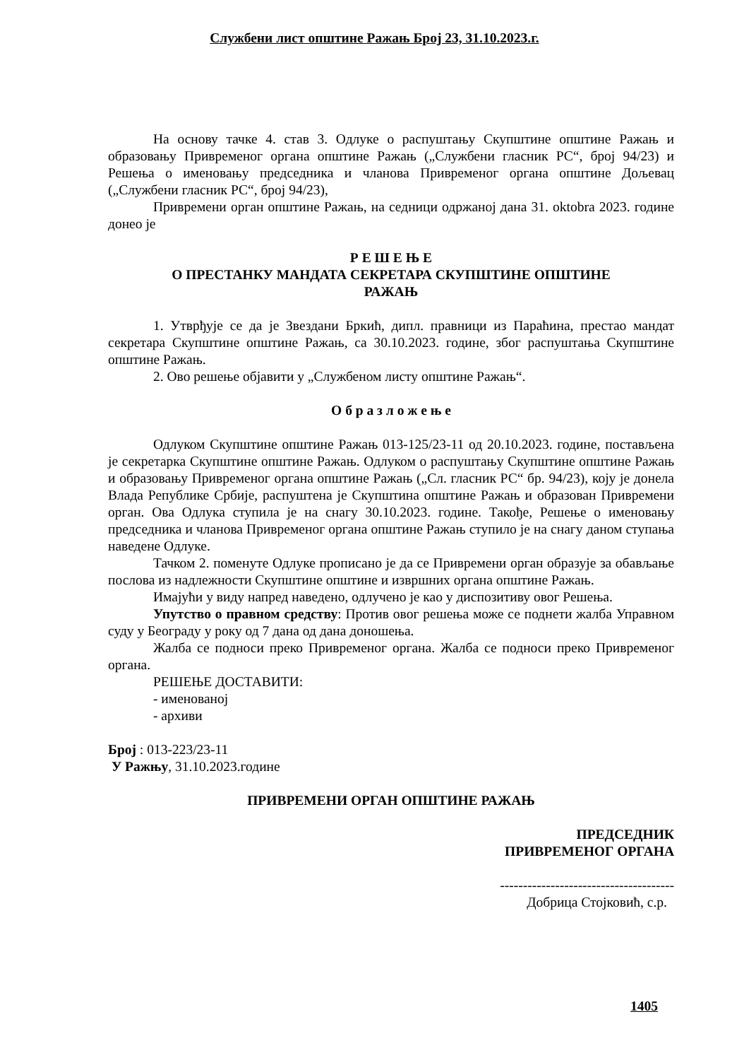Службени лист општине Ражањ Број 23, 31.10.2023.г.
На основу тачке 4. став 3. Одлуке о распуштању Скупштине општине Ражањ и образовању Привременог органа општине Ражањ („Службени гласник РС“, број 94/23) и Решења о именовању председника и чланова Привременог органа општине Дољевац („Службени гласник РС“, број 94/23),
Привремени орган општине Ражањ, на седници одржаној дана 31. oktobra 2023. године донео је
Р Е Ш Е Њ Е
О ПРЕСТАНКУ МАНДАТА СЕКРЕТАРА СКУПШТИНЕ ОПШТИНЕ
РАЖАЊ
1. Утврђује се да је Звездани Бркић, дипл. правници из Параћина, престао мандат секретара Скупштине општине Ражањ, са 30.10.2023. године, због распуштања Скупштине општине Ражањ.
2. Ово решење објавити у „Службеном листу општине Ражањ“.
О б р а з л о ж е њ е
Одлуком Скупштине општине Ражањ 013-125/23-11 од 20.10.2023. године, постављена је секретарка Скупштине општине Ражањ. Одлуком о распуштању Скупштине општине Ражањ и образовању Привременог органа општине Ражањ („Сл. гласник РС“ бр. 94/23), коју је донела Влада Републике Србије, распуштена је Скупштина општине Ражањ и образован Привремени орган. Ова Одлука ступила је на снагу 30.10.2023. године. Такође, Решење о именовању председника и чланова Привременог органа општине Ражањ ступило је на снагу даном ступања наведене Одлуке.
Тачком 2. поменуте Одлуке прописано је да се Привремени орган образује за обављање послова из надлежности Скупштине општине и извршних органа општине Ражањ.
Имајући у виду напред наведено, одлучено је као у диспозитиву овог Решења.
Упутство о правном средству: Против овог решења може се поднети жалба Управном суду у Београду у року од 7 дана од дана доношења.
Жалба се подноси преко Привременог органа. Жалба се подноси преко Привременог органа.
РЕШЕЊЕ ДОСТАВИТИ:
- именованој
- архиви
Број : 013-223/23-11
У Ражњу, 31.10.2023.године
ПРИВРЕМЕНИ ОРГАН ОПШТИНЕ РАЖАЊ
ПРЕДСЕДНИК
ПРИВРЕМЕНОГ ОРГАНА
--------------------------------------
Добрица Стојковић, с.р.
1405